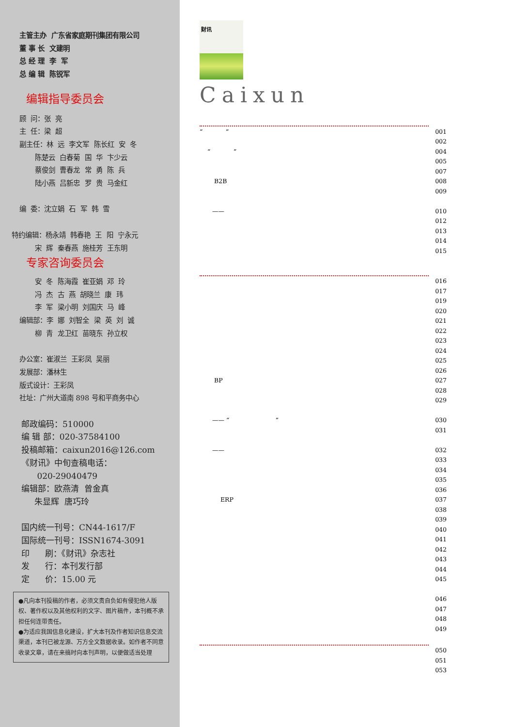主管主办 广东省家庭期刊集团有限公司
董 事 长 文建明
总 经 理 李 军
总 编 辑 陈锐军
编辑指导委员会
顾 问：张 亮
主 任：梁 超
副主任：林 远 李文军 陈长红 安 冬
陈楚云 白春菊 国 华 卞少云
蔡俊剑 曹春龙 常 勇 陈 兵
陆小燕 吕新忠 罗 贵 马金红
编 委：沈立娟 石 军 韩 雪
特约编辑：杨永靖 韩春艳 王 阳 宁永元
宋 辉 秦春燕 施桂芳 王东明
专家咨询委员会
安 冬 陈海霞 崔亚娟 邓 玲
冯 杰 古 燕 胡晓兰 康 玮
李 军 梁小明 刘国庆 马 峰
编辑部：李 娜 刘智全 梁 英 刘 诚
柳 青 龙卫红 苗晓东 孙立权
办公室：崔淑兰 王彩凤 吴丽
发展部：潘林生
版式设计：王彩凤
社址：广州大道南 898 号和平商务中心
邮政编码：510000
编 辑 部：020-37584100
投稿邮箱：caixun2016@126.com
《财讯》中旬查稿电话：
020-29040479
编辑部：欧燕清 曾金真
朱显辉 唐巧玲
国内统一刊号：CN44-1617/F
国际统一刊号：ISSN1674-3091
印 刷：《财讯》杂志社
发 行：本刊发行部
定 价：15.00 元
●凡向本刊投稿的作者，必须文责自负如有侵犯他人版权、著作权以及其他权利的文字、图片稿件，本刊概不承担任何连带责任。
●为适应我国信息化建设，扩大本刊及作者知识信息交流渠道，本刊已被龙源、万方全文数据收录。如作者不同意收录文章，请在来搞时向本刊声明，以便做适当处理
财讯
Caixun
| “ ” | 001 |
| | 002 |
| “ ” | 004 |
| | 005 |
| | 007 |
| B2B | 008 |
| | 009 |
| —— | 010 |
| | 012 |
| | 013 |
| | 014 |
| | 015 |
| | 016 |
| | 017 |
| | 019 |
| | 020 |
| | 021 |
| | 022 |
| | 023 |
| | 024 |
| | 025 |
| | 026 |
| BP | 027 |
| | 028 |
| | 029 |
| —— “ ” | 030 |
| | 031 |
| —— | 032 |
| | 033 |
| | 034 |
| | 035 |
| | 036 |
| ERP | 037 |
| | 038 |
| | 039 |
| | 040 |
| | 041 |
| | 042 |
| | 043 |
| | 044 |
| | 045 |
| | 046 |
| | 047 |
| | 048 |
| | 049 |
| | 050 |
| | 051 |
| | 053 |